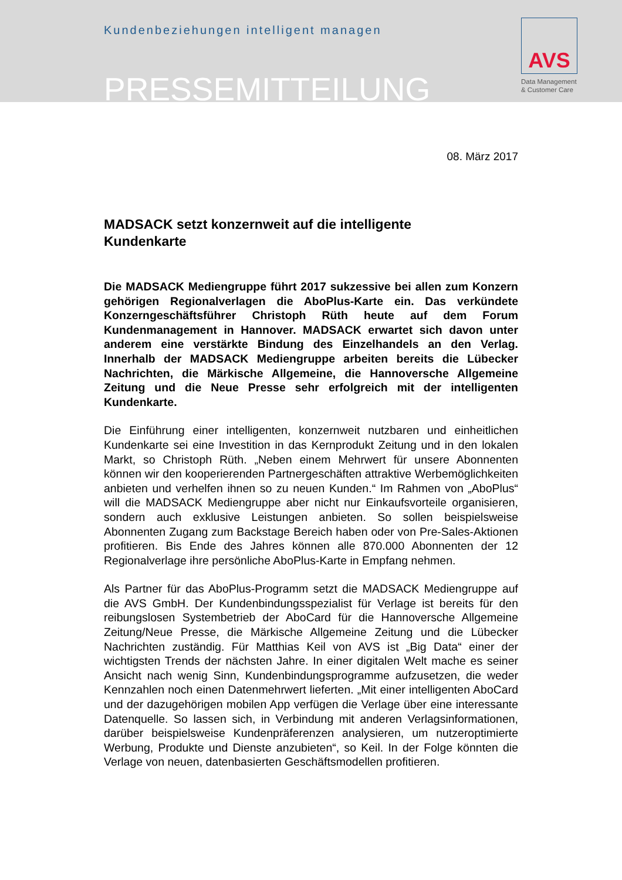Kundenbeziehungen intelligent managen
PRESSEMITTEILUNG
AVS
Data Management
& Customer Care
08. März 2017
MADSACK setzt konzernweit auf die intelligente
Kundenkarte
Die MADSACK Mediengruppe führt 2017 sukzessive bei allen zum Konzern gehörigen Regionalverlagen die AboPlus-Karte ein. Das verkündete Konzerngeschäftsführer Christoph Rüth heute auf dem Forum Kundenmanagement in Hannover. MADSACK erwartet sich davon unter anderem eine verstärkte Bindung des Einzelhandels an den Verlag. Innerhalb der MADSACK Mediengruppe arbeiten bereits die Lübecker Nachrichten, die Märkische Allgemeine, die Hannoversche Allgemeine Zeitung und die Neue Presse sehr erfolgreich mit der intelligenten Kundenkarte.
Die Einführung einer intelligenten, konzernweit nutzbaren und einheitlichen Kundenkarte sei eine Investition in das Kernprodukt Zeitung und in den lokalen Markt, so Christoph Rüth. „Neben einem Mehrwert für unsere Abonnenten können wir den kooperierenden Partnergeschäften attraktive Werbemöglichkeiten anbieten und verhelfen ihnen so zu neuen Kunden.“ Im Rahmen von „AboPlus“ will die MADSACK Mediengruppe aber nicht nur Einkaufsvorteile organisieren, sondern auch exklusive Leistungen anbieten. So sollen beispielsweise Abonnenten Zugang zum Backstage Bereich haben oder von Pre-Sales-Aktionen profitieren. Bis Ende des Jahres können alle 870.000 Abonnenten der 12 Regionalverlage ihre persönliche AboPlus-Karte in Empfang nehmen.
Als Partner für das AboPlus-Programm setzt die MADSACK Mediengruppe auf die AVS GmbH. Der Kundenbindungsspezialist für Verlage ist bereits für den reibungslosen Systembetrieb der AboCard für die Hannoversche Allgemeine Zeitung/Neue Presse, die Märkische Allgemeine Zeitung und die Lübecker Nachrichten zuständig. Für Matthias Keil von AVS ist „Big Data“ einer der wichtigsten Trends der nächsten Jahre. In einer digitalen Welt mache es seiner Ansicht nach wenig Sinn, Kundenbindungsprogramme aufzusetzen, die weder Kennzahlen noch einen Datenmehrwert lieferten. „Mit einer intelligenten AboCard und der dazugehörigen mobilen App verfügen die Verlage über eine interessante Datenquelle. So lassen sich, in Verbindung mit anderen Verlagsinformationen, darüber beispielsweise Kundenpräferenzen analysieren, um nutzeroptimierte Werbung, Produkte und Dienste anzubieten“, so Keil. In der Folge könnten die Verlage von neuen, datenbasierten Geschäftsmodellen profitieren.